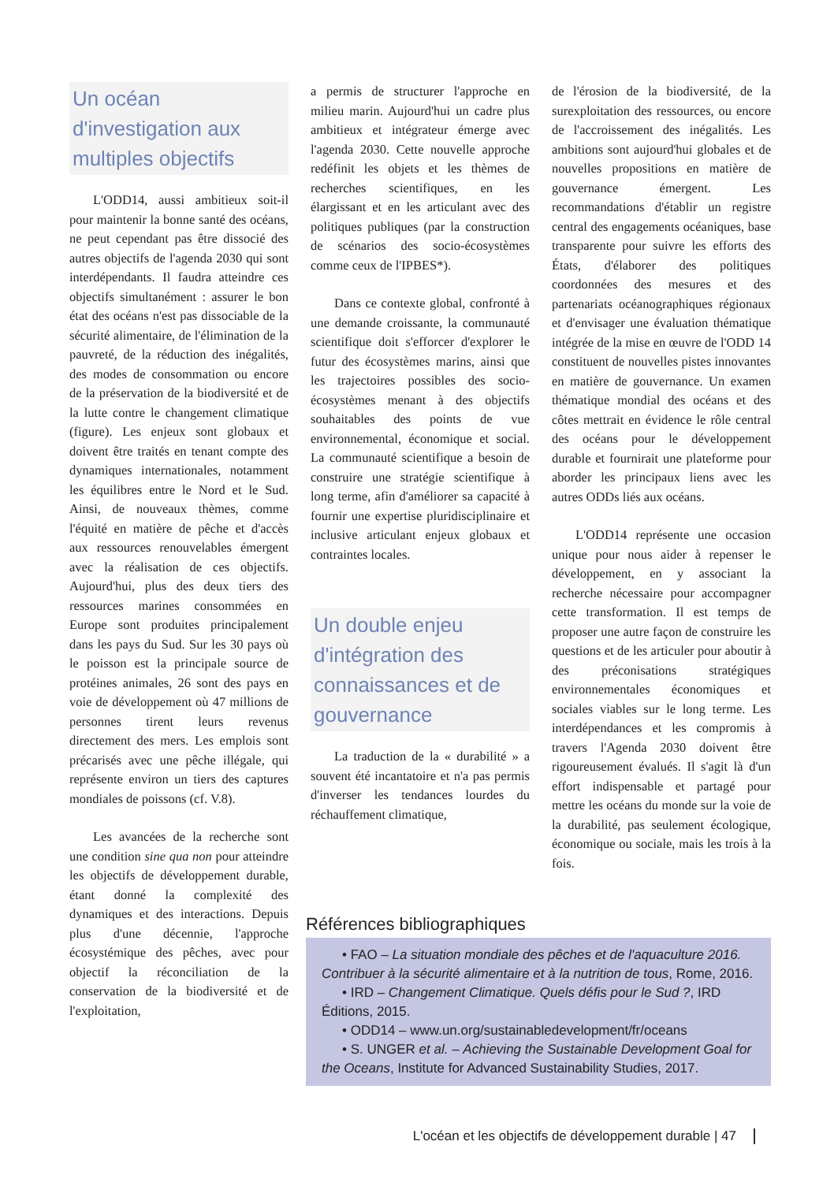Un océan d'investigation aux multiples objectifs
L'ODD14, aussi ambitieux soit-il pour maintenir la bonne santé des océans, ne peut cependant pas être dissocié des autres objectifs de l'agenda 2030 qui sont interdépendants. Il faudra atteindre ces objectifs simultanément : assurer le bon état des océans n'est pas dissociable de la sécurité alimentaire, de l'élimination de la pauvreté, de la réduction des inégalités, des modes de consommation ou encore de la préservation de la biodiversité et de la lutte contre le changement climatique (figure). Les enjeux sont globaux et doivent être traités en tenant compte des dynamiques internationales, notamment les équilibres entre le Nord et le Sud. Ainsi, de nouveaux thèmes, comme l'équité en matière de pêche et d'accès aux ressources renouvelables émergent avec la réalisation de ces objectifs. Aujourd'hui, plus des deux tiers des ressources marines consommées en Europe sont produites principalement dans les pays du Sud. Sur les 30 pays où le poisson est la principale source de protéines animales, 26 sont des pays en voie de développement où 47 millions de personnes tirent leurs revenus directement des mers. Les emplois sont précarisés avec une pêche illégale, qui représente environ un tiers des captures mondiales de poissons (cf. V.8).
Les avancées de la recherche sont une condition sine qua non pour atteindre les objectifs de développement durable, étant donné la complexité des dynamiques et des interactions. Depuis plus d'une décennie, l'approche écosystémique des pêches, avec pour objectif la réconciliation de la conservation de la biodiversité et de l'exploitation,
a permis de structurer l'approche en milieu marin. Aujourd'hui un cadre plus ambitieux et intégrateur émerge avec l'agenda 2030. Cette nouvelle approche redéfinit les objets et les thèmes de recherches scientifiques, en les élargissant et en les articulant avec des politiques publiques (par la construction de scénarios des socio-écosystèmes comme ceux de l'IPBES*).
Dans ce contexte global, confronté à une demande croissante, la communauté scientifique doit s'efforcer d'explorer le futur des écosystèmes marins, ainsi que les trajectoires possibles des socio-écosystèmes menant à des objectifs souhaitables des points de vue environnemental, économique et social. La communauté scientifique a besoin de construire une stratégie scientifique à long terme, afin d'améliorer sa capacité à fournir une expertise pluridisciplinaire et inclusive articulant enjeux globaux et contraintes locales.
Un double enjeu d'intégration des connaissances et de gouvernance
La traduction de la « durabilité » a souvent été incantatoire et n'a pas permis d'inverser les tendances lourdes du réchauffement climatique,
de l'érosion de la biodiversité, de la surexploitation des ressources, ou encore de l'accroissement des inégalités. Les ambitions sont aujourd'hui globales et de nouvelles propositions en matière de gouvernance émergent. Les recommandations d'établir un registre central des engagements océaniques, base transparente pour suivre les efforts des États, d'élaborer des politiques coordonnées des mesures et des partenariats océanographiques régionaux et d'envisager une évaluation thématique intégrée de la mise en œuvre de l'ODD 14 constituent de nouvelles pistes innovantes en matière de gouvernance. Un examen thématique mondial des océans et des côtes mettrait en évidence le rôle central des océans pour le développement durable et fournirait une plateforme pour aborder les principaux liens avec les autres ODDs liés aux océans.
L'ODD14 représente une occasion unique pour nous aider à repenser le développement, en y associant la recherche nécessaire pour accompagner cette transformation. Il est temps de proposer une autre façon de construire les questions et de les articuler pour aboutir à des préconisations stratégiques environnementales économiques et sociales viables sur le long terme. Les interdépendances et les compromis à travers l'Agenda 2030 doivent être rigoureusement évalués. Il s'agit là d'un effort indispensable et partagé pour mettre les océans du monde sur la voie de la durabilité, pas seulement écologique, économique ou sociale, mais les trois à la fois.
Références bibliographiques
• FAO – La situation mondiale des pêches et de l'aquaculture 2016. Contribuer à la sécurité alimentaire et à la nutrition de tous, Rome, 2016.
• IRD – Changement Climatique. Quels défis pour le Sud ?, IRD Éditions, 2015.
• ODD14 – www.un.org/sustainabledevelopment/fr/oceans
• S. UNGER et al. – Achieving the Sustainable Development Goal for the Oceans, Institute for Advanced Sustainability Studies, 2017.
L'océan et les objectifs de développement durable | 47